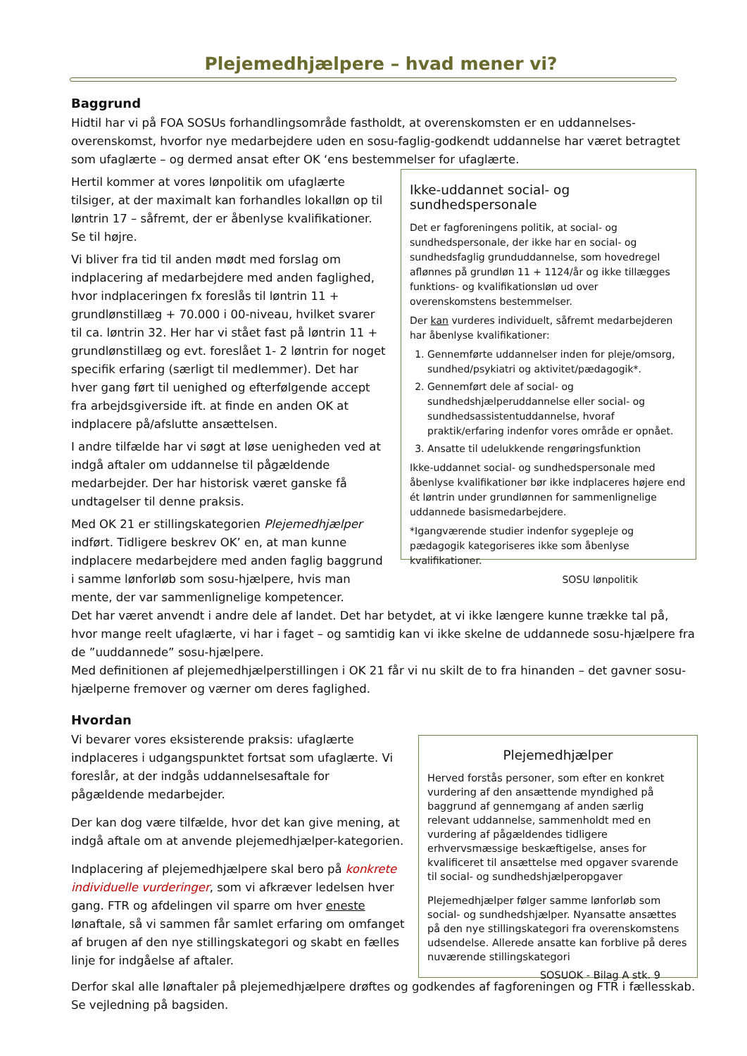Plejemedhjælpere – hvad mener vi?
Baggrund
Hidtil har vi på FOA SOSUs forhandlingsområde fastholdt, at overenskomsten er en uddannelses-overenskomst, hvorfor nye medarbejdere uden en sosu-faglig-godkendt uddannelse har været betragtet som ufaglærte – og dermed ansat efter OK ‘ens bestemmelser for ufaglærte.
Hertil kommer at vores lønpolitik om ufaglærte tilsiger, at der maximalt kan forhandles lokalløn op til løntrin 17 – såfremt, der er åbenlyse kvalifikationer. Se til højre.
Vi bliver fra tid til anden mødt med forslag om indplacering af medarbejdere med anden faglighed, hvor indplaceringen fx foreslås til løntrin 11 + grundlønstillæg + 70.000 i 00-niveau, hvilket svarer til ca. løntrin 32. Her har vi stået fast på løntrin 11 + grundlønstillæg og evt. foreslået 1- 2 løntrin for noget specifik erfaring (særligt til medlemmer). Det har hver gang ført til uenighed og efterfølgende accept fra arbejdsgiverside ift. at finde en anden OK at indplacere på/afslutte ansættelsen.
I andre tilfælde har vi søgt at løse uenigheden ved at indgå aftaler om uddannelse til pågældende medarbejder. Der har historisk været ganske få undtagelser til denne praksis.
Med OK 21 er stillingskategorien Plejemedhjælper indført. Tidligere beskrev OK’ en, at man kunne indplacere medarbejdere med anden faglig baggrund i samme lønforløb som sosu-hjælpere, hvis man mente, der var sammenlignelige kompetencer.
Ikke-uddannet social- og sundhedspersonale
Det er fagforeningens politik, at social- og sundhedspersonale, der ikke har en social- og sundhedsfaglig grunduddannelse, som hovedregel aflønnes på grundløn 11 + 1124/år og ikke tillægges funktions- og kvalifikationsløn ud over overenskomstens bestemmelser.
Der kan vurderes individuelt, såfremt medarbejderen har åbenlyse kvalifikationer:
1. Gennemførte uddannelser inden for pleje/omsorg, sundhed/psykiatri og aktivitet/pædagogik*.
2. Gennemført dele af social- og sundhedshjælperuddannelse eller social- og sundhedsassistentuddannelse, hvoraf praktik/erfaring indenfor vores område er opnået.
3. Ansatte til udelukkende rengøringsfunktion
Ikke-uddannet social- og sundhedspersonale med åbenlyse kvalifikationer bør ikke indplaceres højere end ét løntrin under grundlønnen for sammenlignelige uddannede basismedarbejdere.
*Igangværende studier indenfor sygepleje og pædagogik kategoriseres ikke som åbenlyse kvalifikationer.
SOSU lønpolitik
Det har været anvendt i andre dele af landet. Det har betydet, at vi ikke længere kunne trække tal på, hvor mange reelt ufaglærte, vi har i faget – og samtidig kan vi ikke skelne de uddannede sosu-hjælpere fra de ”uuddannede” sosu-hjælpere.
Med definitionen af plejemedhjælperstillingen i OK 21 får vi nu skilt de to fra hinanden – det gavner sosu-hjælperne fremover og værner om deres faglighed.
Hvordan
Vi bevarer vores eksisterende praksis: ufaglærte indplaceres i udgangspunktet fortsat som ufaglærte. Vi foreslår, at der indgås uddannelsesaftale for pågældende medarbejder.
Der kan dog være tilfælde, hvor det kan give mening, at indgå aftale om at anvende plejemedhjælper-kategorien.
Indplacering af plejemedhjælpere skal bero på konkrete individuelle vurderinger, som vi afkræver ledelsen hver gang. FTR og afdelingen vil sparre om hver eneste lønaftale, så vi sammen får samlet erfaring om omfanget af brugen af den nye stillingskategori og skabt en fælles linje for indgåelse af aftaler.
Plejemedhjælper
Herved forstås personer, som efter en konkret vurdering af den ansættende myndighed på baggrund af gennemgang af anden særlig relevant uddannelse, sammenholdt med en vurdering af pågældendes tidligere erhvervsmæssige beskæftigelse, anses for kvalificeret til ansættelse med opgaver svarende til social- og sundhedshjælperopgaver
Plejemedhjælper følger samme lønforløb som social- og sundhedshjælper. Nyansatte ansættes på den nye stillingskategori fra overenskomstens udsendelse. Allerede ansatte kan forblive på deres nuværende stillingskategori
SOSUOK - Bilag A stk. 9
Derfor skal alle lønaftaler på plejemedhjælpere drøftes og godkendes af fagforeningen og FTR i fællesskab. Se vejledning på bagsiden.